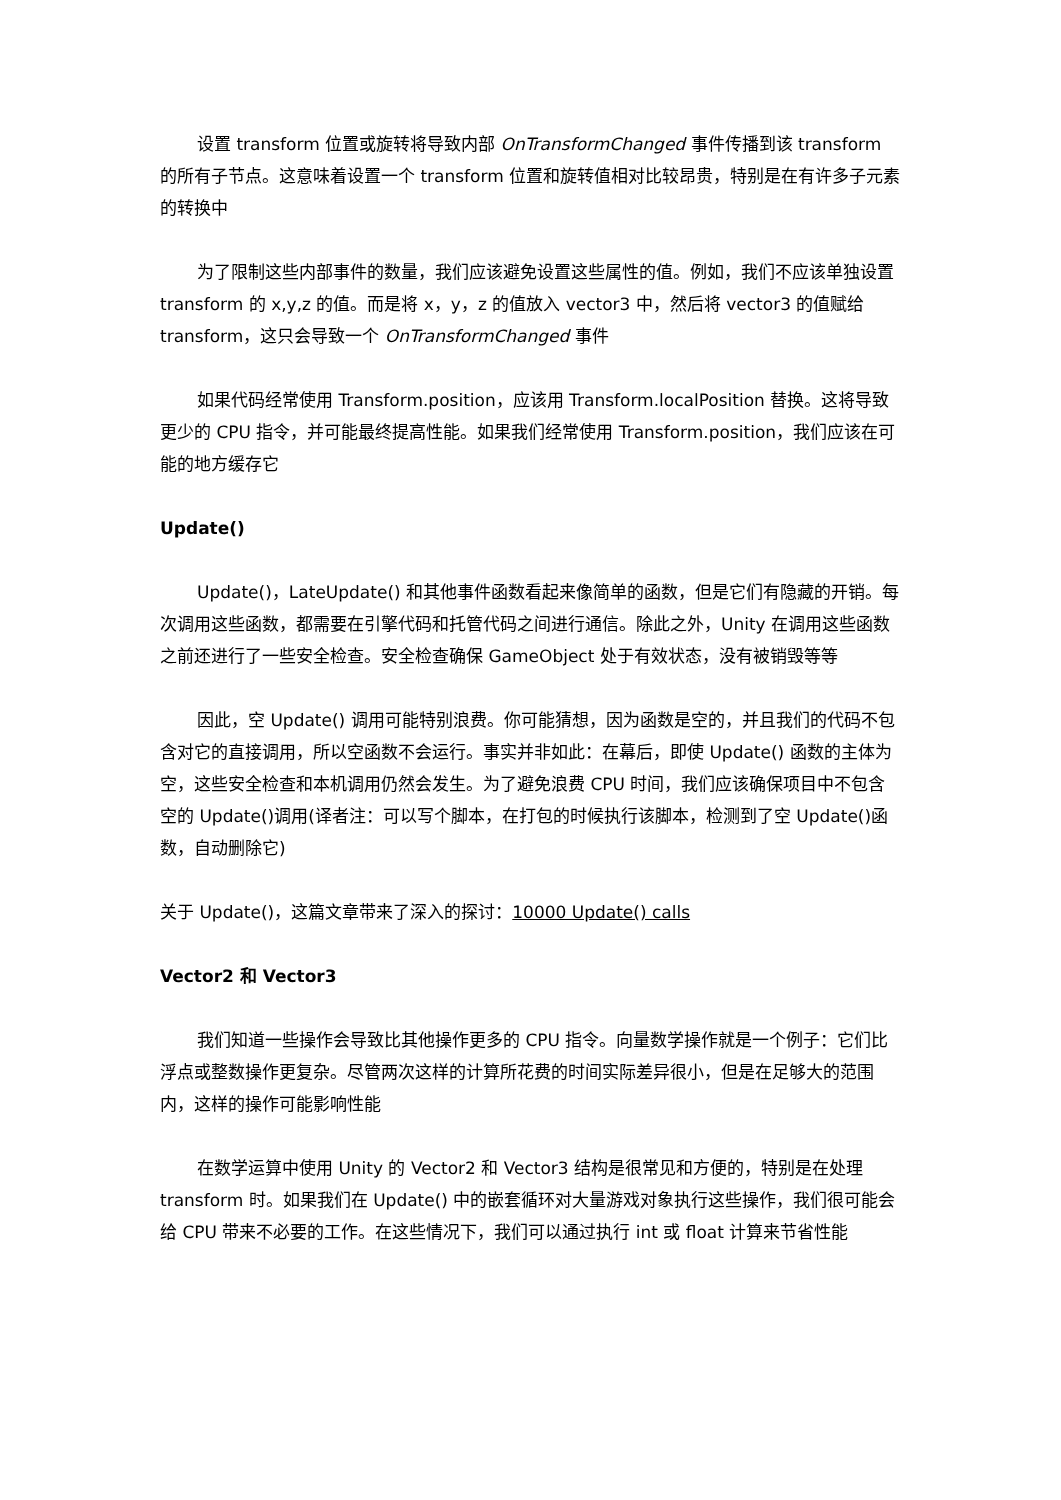设置 transform 位置或旋转将导致内部 OnTransformChanged 事件传播到该 transform 的所有子节点。这意味着设置一个 transform 位置和旋转值相对比较昂贵，特别是在有许多子元素的转换中
为了限制这些内部事件的数量，我们应该避免设置这些属性的值。例如，我们不应该单独设置 transform 的 x,y,z 的值。而是将 x，y，z 的值放入 vector3 中，然后将 vector3 的值赋给 transform，这只会导致一个 OnTransformChanged 事件
如果代码经常使用 Transform.position，应该用 Transform.localPosition 替换。这将导致更少的 CPU 指令，并可能最终提高性能。如果我们经常使用 Transform.position，我们应该在可能的地方缓存它
Update()
Update()，LateUpdate() 和其他事件函数看起来像简单的函数，但是它们有隐藏的开销。每次调用这些函数，都需要在引擎代码和托管代码之间进行通信。除此之外，Unity 在调用这些函数之前还进行了一些安全检查。安全检查确保 GameObject 处于有效状态，没有被销毁等等
因此，空 Update() 调用可能特别浪费。你可能猜想，因为函数是空的，并且我们的代码不包含对它的直接调用，所以空函数不会运行。事实并非如此：在幕后，即使 Update() 函数的主体为空，这些安全检查和本机调用仍然会发生。为了避免浪费 CPU 时间，我们应该确保项目中不包含空的 Update()调用(译者注：可以写个脚本，在打包的时候执行该脚本，检测到了空 Update()函数，自动删除它)
关于 Update()，这篇文章带来了深入的探讨：10000 Update() calls
Vector2 和 Vector3
我们知道一些操作会导致比其他操作更多的 CPU 指令。向量数学操作就是一个例子：它们比浮点或整数操作更复杂。尽管两次这样的计算所花费的时间实际差异很小，但是在足够大的范围内，这样的操作可能影响性能
在数学运算中使用 Unity 的 Vector2 和 Vector3 结构是很常见和方便的，特别是在处理 transform 时。如果我们在 Update() 中的嵌套循环对大量游戏对象执行这些操作，我们很可能会给 CPU 带来不必要的工作。在这些情况下，我们可以通过执行 int 或 float 计算来节省性能